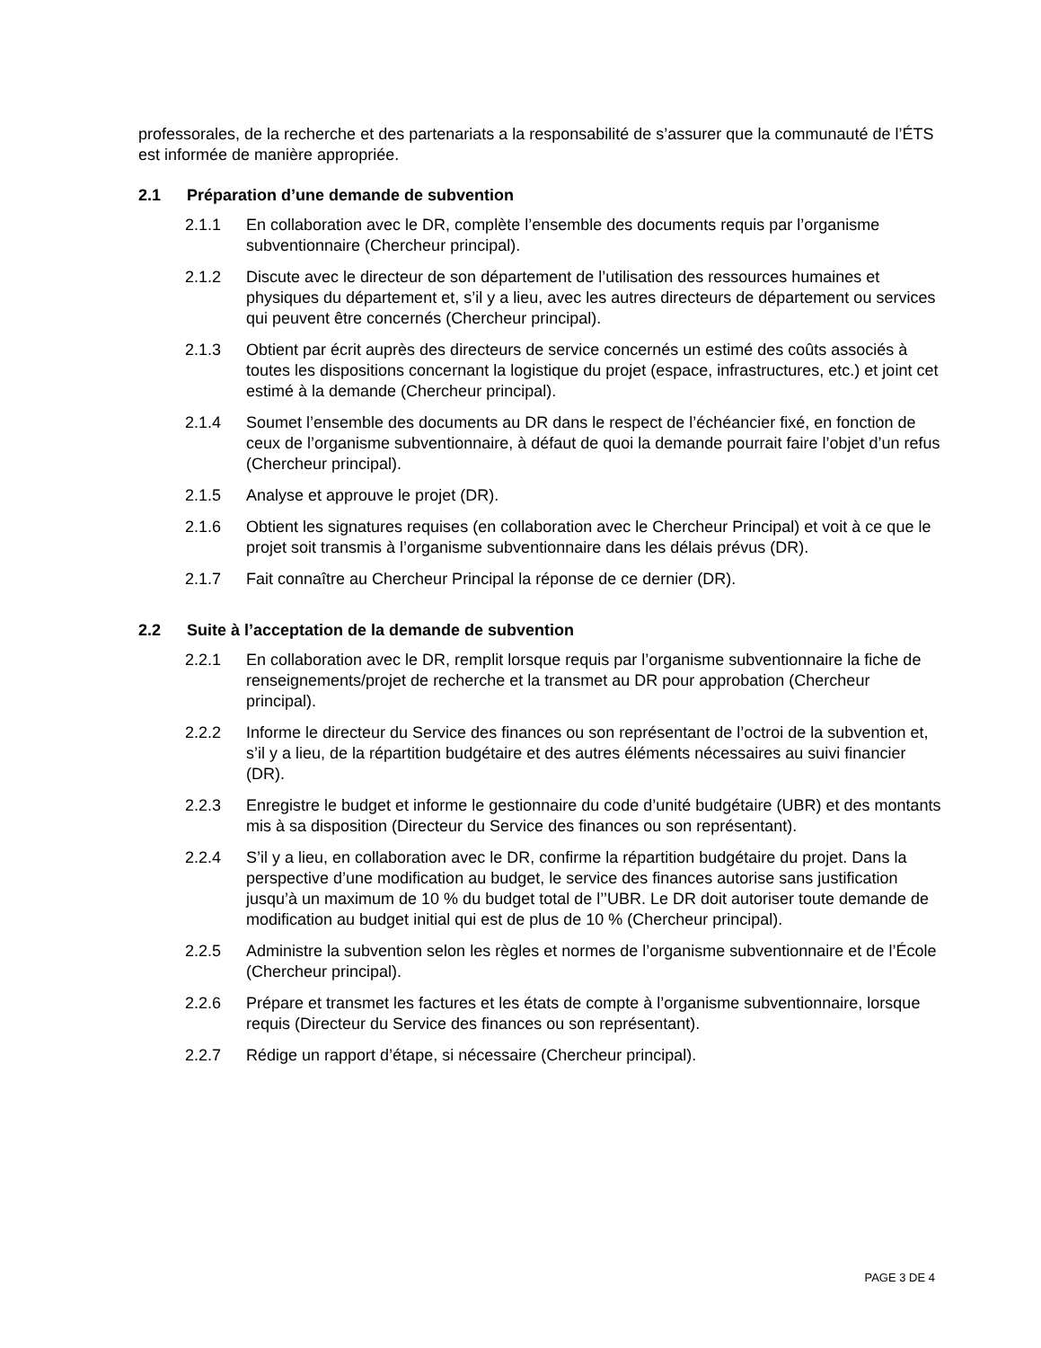professorales, de la recherche et des partenariats a la responsabilité de s’assurer que la communauté de l’ÉTS est informée de manière appropriée.
2.1 Préparation d’une demande de subvention
2.1.1 En collaboration avec le DR, complète l’ensemble des documents requis par l’organisme subventionnaire (Chercheur principal).
2.1.2 Discute avec le directeur de son département de l’utilisation des ressources humaines et physiques du département et, s’il y a lieu, avec les autres directeurs de département ou services qui peuvent être concernés (Chercheur principal).
2.1.3 Obtient par écrit auprès des directeurs de service concernés un estimé des coûts associés à toutes les dispositions concernant la logistique du projet (espace, infrastructures, etc.) et joint cet estimé à la demande (Chercheur principal).
2.1.4 Soumet l’ensemble des documents au DR dans le respect de l’échéancier fixé, en fonction de ceux de l’organisme subventionnaire, à défaut de quoi la demande pourrait faire l’objet d’un refus (Chercheur principal).
2.1.5 Analyse et approuve le projet (DR).
2.1.6 Obtient les signatures requises (en collaboration avec le Chercheur Principal) et voit à ce que le projet soit transmis à l’organisme subventionnaire dans les délais prévus (DR).
2.1.7 Fait connaître au Chercheur Principal la réponse de ce dernier (DR).
2.2 Suite à l’acceptation de la demande de subvention
2.2.1 En collaboration avec le DR, remplit lorsque requis par l’organisme subventionnaire la fiche de renseignements/projet de recherche et la transmet au DR pour approbation (Chercheur principal).
2.2.2 Informe le directeur du Service des finances ou son représentant de l’octroi de la subvention et, s’il y a lieu, de la répartition budgétaire et des autres éléments nécessaires au suivi financier (DR).
2.2.3 Enregistre le budget et informe le gestionnaire du code d’unité budgétaire (UBR) et des montants mis à sa disposition (Directeur du Service des finances ou son représentant).
2.2.4 S’il y a lieu, en collaboration avec le DR, confirme la répartition budgétaire du projet. Dans la perspective d’une modification au budget, le service des finances autorise sans justification jusqu’à un maximum de 10 % du budget total de l’’UBR. Le DR doit autoriser toute demande de modification au budget initial qui est de plus de 10 % (Chercheur principal).
2.2.5 Administre la subvention selon les règles et normes de l’organisme subventionnaire et de l’École (Chercheur principal).
2.2.6 Prépare et transmet les factures et les états de compte à l’organisme subventionnaire, lorsque requis (Directeur du Service des finances ou son représentant).
2.2.7 Rédige un rapport d’étape, si nécessaire (Chercheur principal).
PAGE 3 DE 4